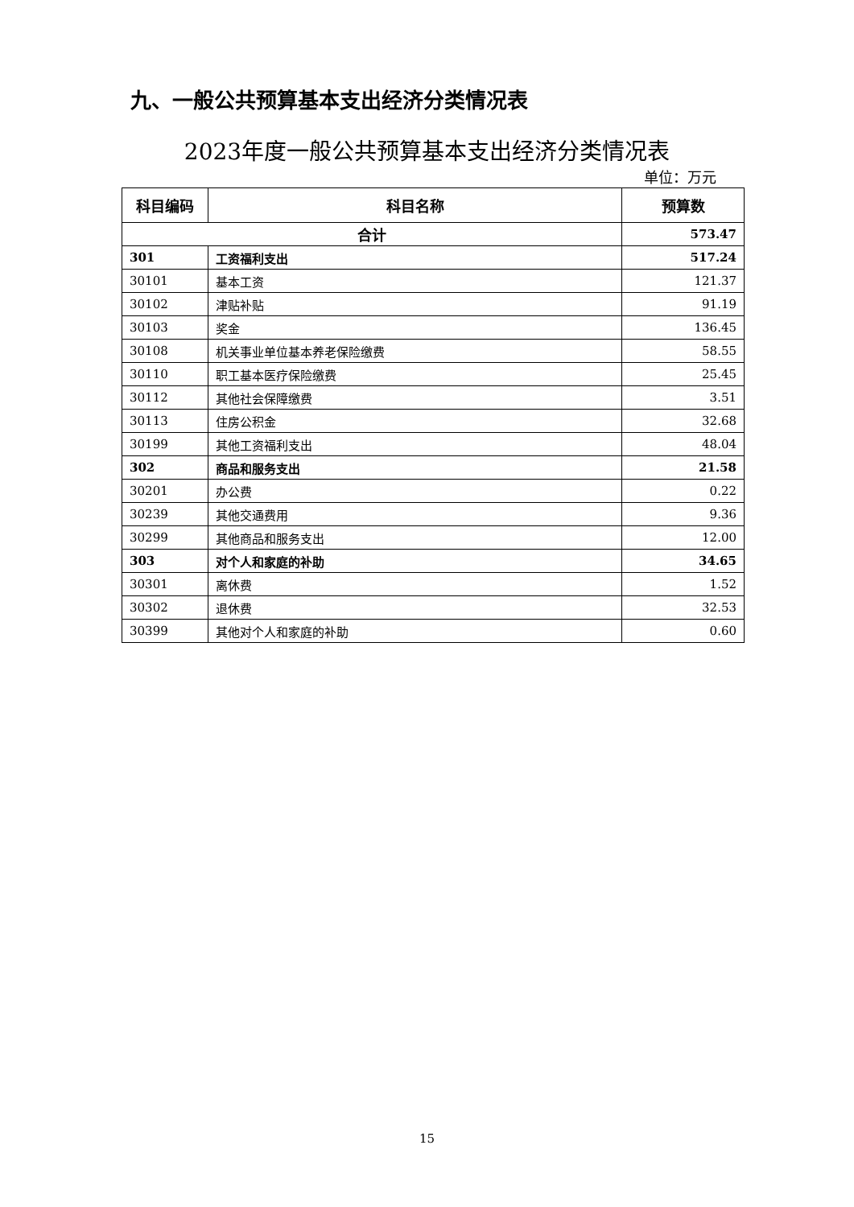九、一般公共预算基本支出经济分类情况表
2023年度一般公共预算基本支出经济分类情况表
单位：万元
| 科目编码 | 科目名称 | 预算数 |
| --- | --- | --- |
| 合计 | | 573.47 |
| 301 | 工资福利支出 | 517.24 |
| 30101 | 基本工资 | 121.37 |
| 30102 | 津贴补贴 | 91.19 |
| 30103 | 奖金 | 136.45 |
| 30108 | 机关事业单位基本养老保险缴费 | 58.55 |
| 30110 | 职工基本医疗保险缴费 | 25.45 |
| 30112 | 其他社会保障缴费 | 3.51 |
| 30113 | 住房公积金 | 32.68 |
| 30199 | 其他工资福利支出 | 48.04 |
| 302 | 商品和服务支出 | 21.58 |
| 30201 | 办公费 | 0.22 |
| 30239 | 其他交通费用 | 9.36 |
| 30299 | 其他商品和服务支出 | 12.00 |
| 303 | 对个人和家庭的补助 | 34.65 |
| 30301 | 离休费 | 1.52 |
| 30302 | 退休费 | 32.53 |
| 30399 | 其他对个人和家庭的补助 | 0.60 |
15